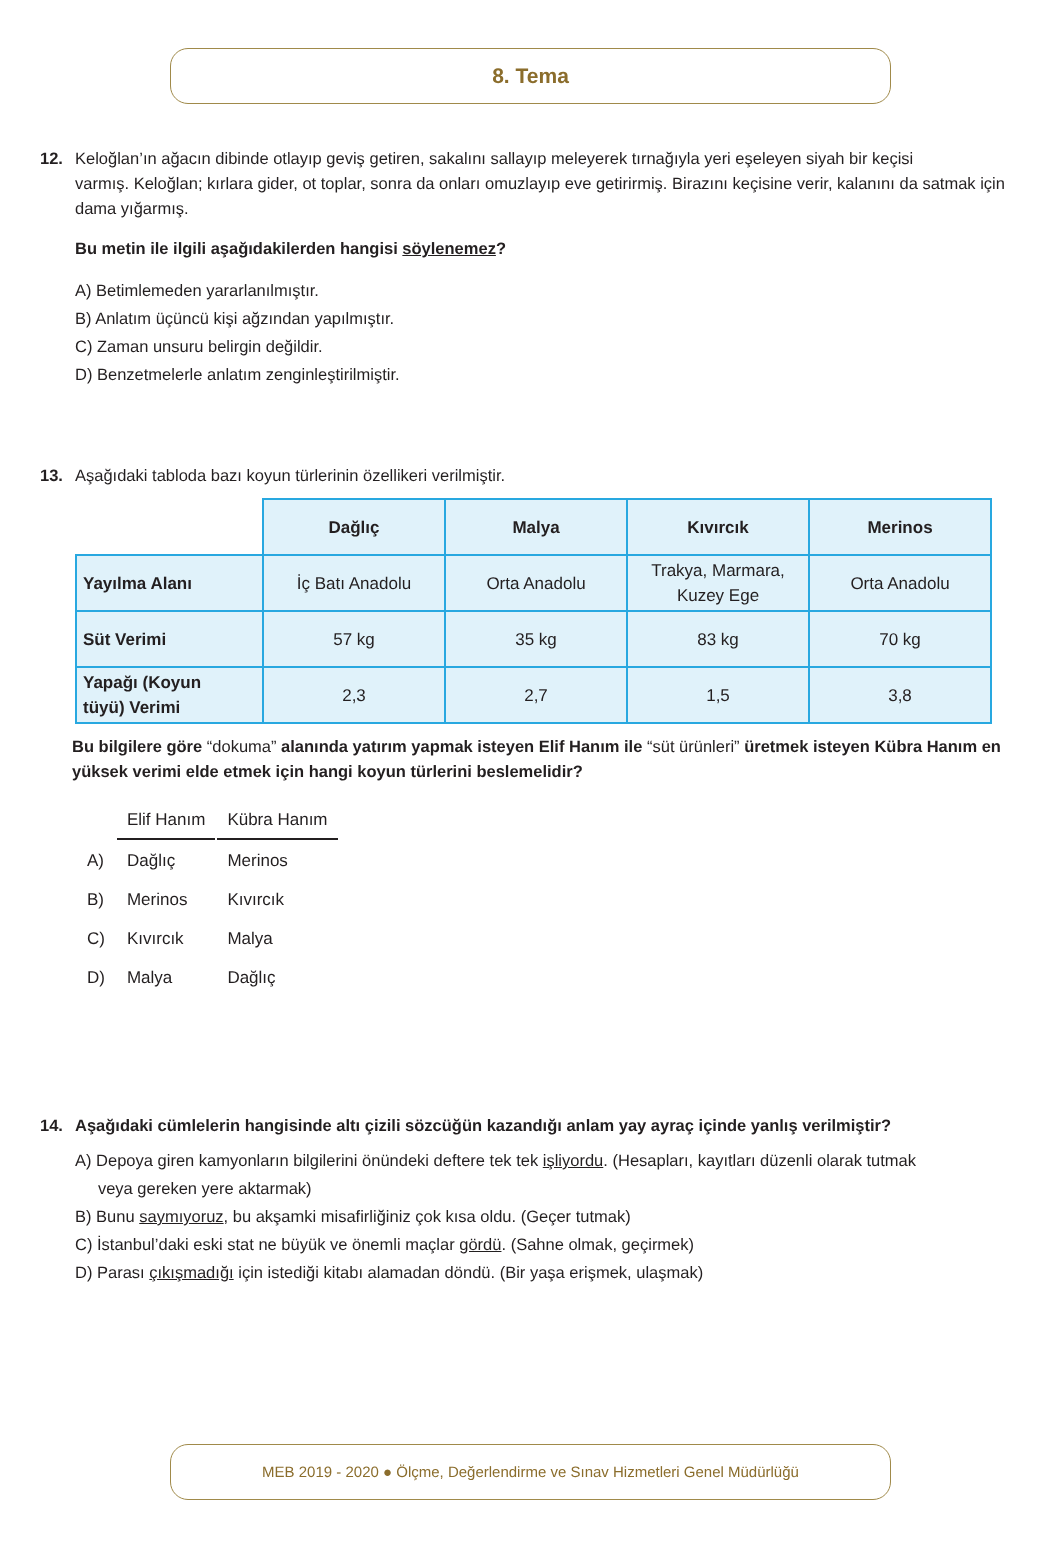8. Tema
12. Keloğlan’ın ağacın dibinde otlayıp geviş getiren, sakalını sallayıp meleyerek tırnağıyla yeri eşeleyen siyah bir keçisi
varmış. Keloğlan; kırlara gider, ot toplar, sonra da onları omuzlayıp eve getirirmiş. Birazını keçisine verir, kalanını da satmak için dama yığarmış.
Bu metin ile ilgili aşağıdakilerden hangisi söylenemez?
A) Betimlemeden yararlanılmıştır.
B) Anlatım üçüncü kişi ağzından yapılmıştır.
C) Zaman unsuru belirgin değildir.
D) Benzetmelerle anlatım zenginleştirilmiştir.
13. Aşağıdaki tabloda bazı koyun türlerinin özellikeri verilmiştir.
| | Dağlıç | Malya | Kıvırcık | Merinos |
| --- | --- | --- | --- | --- |
| Yayılma Alanı | İç Batı Anadolu | Orta Anadolu | Trakya, Marmara, Kuzey Ege | Orta Anadolu |
| Süt Verimi | 57 kg | 35 kg | 83 kg | 70 kg |
| Yapağı (Koyun tüyü) Verimi | 2,3 | 2,7 | 1,5 | 3,8 |
Bu bilgilere göre “dokuma” alanında yatırım yapmak isteyen Elif Hanım ile “süt ürünleri” üretmek isteyen Kübra Hanım en yüksek verimi elde etmek için hangi koyun türlerini beslemelidir?
| | Elif Hanım | Kübra Hanım |
| A) | Dağlıç | Merinos |
| B) | Merinos | Kıvırcık |
| C) | Kıvırcık | Malya |
| D) | Malya | Dağlıç |
14. Aşağıdaki cümlelerin hangisinde altı çizili sözcüğün kazandığı anlam yay ayraç içinde yanlış verilmiştir?
A) Depoya giren kamyonların bilgilerini önündeki deftere tek tek işliyordu. (Hesapları, kayıtları düzenli olarak tutmak
veya gereken yere aktarmak)
B) Bunu saymıyoruz, bu akşamki misafirliğiniz çok kısa oldu. (Geçer tutmak)
C) İstanbul’daki eski stat ne büyük ve önemli maçlar gördü. (Sahne olmak, geçirmek)
D) Parası çıkışmadığı için istediği kitabı alamadan döndü. (Bir yaşa erişmek, ulaşmak)
MEB 2019 - 2020 ● Ölçme, Değerlendirme ve Sınav Hizmetleri Genel Müdürlüğü